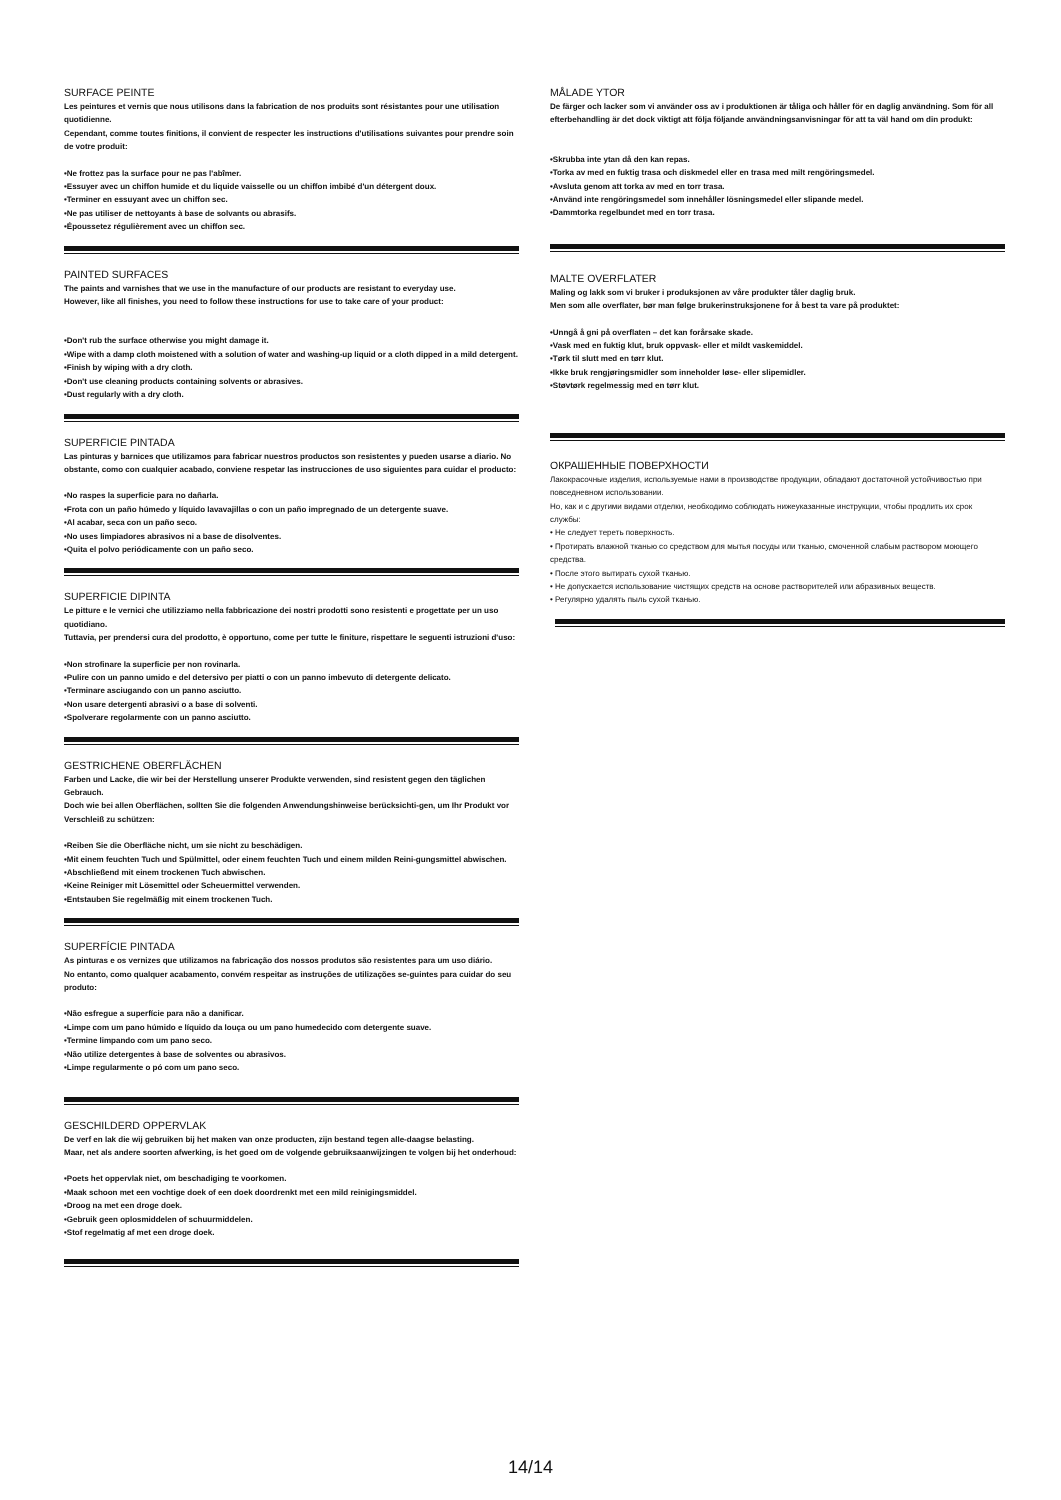SURFACE PEINTE
Les peintures et vernis que nous utilisons dans la fabrication de nos produits sont résistantes pour une utilisation quotidienne.
Cependant, comme toutes finitions, il convient de respecter les instructions d'utilisations suivantes pour prendre soin de votre produit:
•Ne frottez pas la surface pour ne pas l'abîmer.
•Essuyer avec un chiffon humide et du liquide vaisselle ou un chiffon imbibé d'un détergent doux.
•Terminer en essuyant avec un chiffon sec.
•Ne pas utiliser de nettoyants à base de solvants ou abrasifs.
•Époussetez régulièrement avec un chiffon sec.
PAINTED SURFACES
The paints and varnishes that we use in the manufacture of our products are resistant to everyday use.
However, like all finishes, you need to follow these instructions for use to take care of your product:
•Don't rub the surface otherwise you might damage it.
•Wipe with a damp cloth moistened with a solution of water and washing-up liquid or a cloth dipped in a mild detergent.
•Finish by wiping with a dry cloth.
•Don't use cleaning products containing solvents or abrasives.
•Dust regularly with a dry cloth.
SUPERFICIE PINTADA
Las pinturas y barnices que utilizamos para fabricar nuestros productos son resistentes y pueden usarse a diario. No obstante, como con cualquier acabado, conviene respetar las instrucciones de uso siguientes para cuidar el producto:
•No raspes la superficie para no dañarla.
•Frota con un paño húmedo y líquido lavavajillas o con un paño impregnado de un detergente suave.
•Al acabar, seca con un paño seco.
•No uses limpiadores abrasivos ni a base de disolventes.
•Quita el polvo periódicamente con un paño seco.
SUPERFICIE DIPINTA
Le pitture e le vernici che utilizziamo nella fabbricazione dei nostri prodotti sono resistenti e progettate per un uso quotidiano.
Tuttavia, per prendersi cura del prodotto, è opportuno, come per tutte le finiture, rispettare le seguenti istruzioni d'uso:
•Non strofinare la superficie per non rovinarla.
•Pulire con un panno umido e del detersivo per piatti o con un panno imbevuto di detergente delicato.
•Terminare asciugando con un panno asciutto.
•Non usare detergenti abrasivi o a base di solventi.
•Spolverare regolarmente con un panno asciutto.
GESTRICHENE OBERFLÄCHEN
Farben und Lacke, die wir bei der Herstellung unserer Produkte verwenden, sind resistent gegen den täglichen Gebrauch.
Doch wie bei allen Oberflächen, sollten Sie die folgenden Anwendungshinweise berücksichti-gen, um Ihr Produkt vor Verschleiß zu schützen:
•Reiben Sie die Oberfläche nicht, um sie nicht zu beschädigen.
•Mit einem feuchten Tuch und Spülmittel, oder einem feuchten Tuch und einem milden Reini-gungsmittel abwischen.
•Abschließend mit einem trockenen Tuch abwischen.
•Keine Reiniger mit Lösemittel oder Scheuermittel verwenden.
•Entstauben Sie regelmäßig mit einem trockenen Tuch.
SUPERFÍCIE PINTADA
As pinturas e os vernizes que utilizamos na fabricação dos nossos produtos são resistentes para um uso diário.
No entanto, como qualquer acabamento, convém respeitar as instruções de utilizações se-guintes para cuidar do seu produto:
•Não esfregue a superfície para não a danificar.
•Limpe com um pano húmido e líquido da louça ou um pano humedecido com detergente suave.
•Termine limpando com um pano seco.
•Não utilize detergentes à base de solventes ou abrasivos.
•Limpe regularmente o pó com um pano seco.
GESCHILDERD OPPERVLAK
De verf en lak die wij gebruiken bij het maken van onze producten, zijn bestand tegen alle-daagse belasting.
Maar, net als andere soorten afwerking, is het goed om de volgende gebruiksaanwijzingen te volgen bij het onderhoud:
•Poets het oppervlak niet, om beschadiging te voorkomen.
•Maak schoon met een vochtige doek of een doek doordrenkt met een mild reinigingsmiddel.
•Droog na met een droge doek.
•Gebruik geen oplosmiddelen of schuurmiddelen.
•Stof regelmatig af met een droge doek.
MÅLADE YTOR
De färger och lacker som vi använder oss av i produktionen är tåliga och håller för en daglig användning. Som för all efterbehandling är det dock viktigt att följa följande användningsanvisningar för att ta väl hand om din produkt:
•Skrubba inte ytan då den kan repas.
•Torka av med en fuktig trasa och diskmedel eller en trasa med milt rengöringsmedel.
•Avsluta genom att torka av med en torr trasa.
•Använd inte rengöringsmedel som innehåller lösningsmedel eller slipande medel.
•Dammtorka regelbundet med en torr trasa.
MALTE OVERFLATER
Maling og lakk som vi bruker i produksjonen av våre produkter tåler daglig bruk.
Men som alle overflater, bør man følge brukerinstruksjonene for å best ta vare på produktet:
•Unngå å gni på overflaten – det kan forårsake skade.
•Vask med en fuktig klut, bruk oppvask- eller et mildt vaskemiddel.
•Tørk til slutt med en tørr klut.
•Ikke bruk rengjøringsmidler som inneholder løse- eller slipemidler.
•Støvtørk regelmessig med en tørr klut.
ОКРАШЕННЫЕ ПОВЕРХНОСТИ
Лакокрасочные изделия, используемые нами в производстве продукции, обладают достаточной устойчивостью при повседневном использовании.
Но, как и с другими видами отделки, необходимо соблюдать нижеуказанные инструкции, чтобы продлить их срок службы:
• Не следует тереть поверхность.
• Протирать влажной тканью со средством для мытья посуды или тканью, смоченной слабым раствором моющего средства.
• После этого вытирать сухой тканью.
• Не допускается использование чистящих средств на основе растворителей или абразивных веществ.
• Регулярно удалять пыль сухой тканью.
14/14